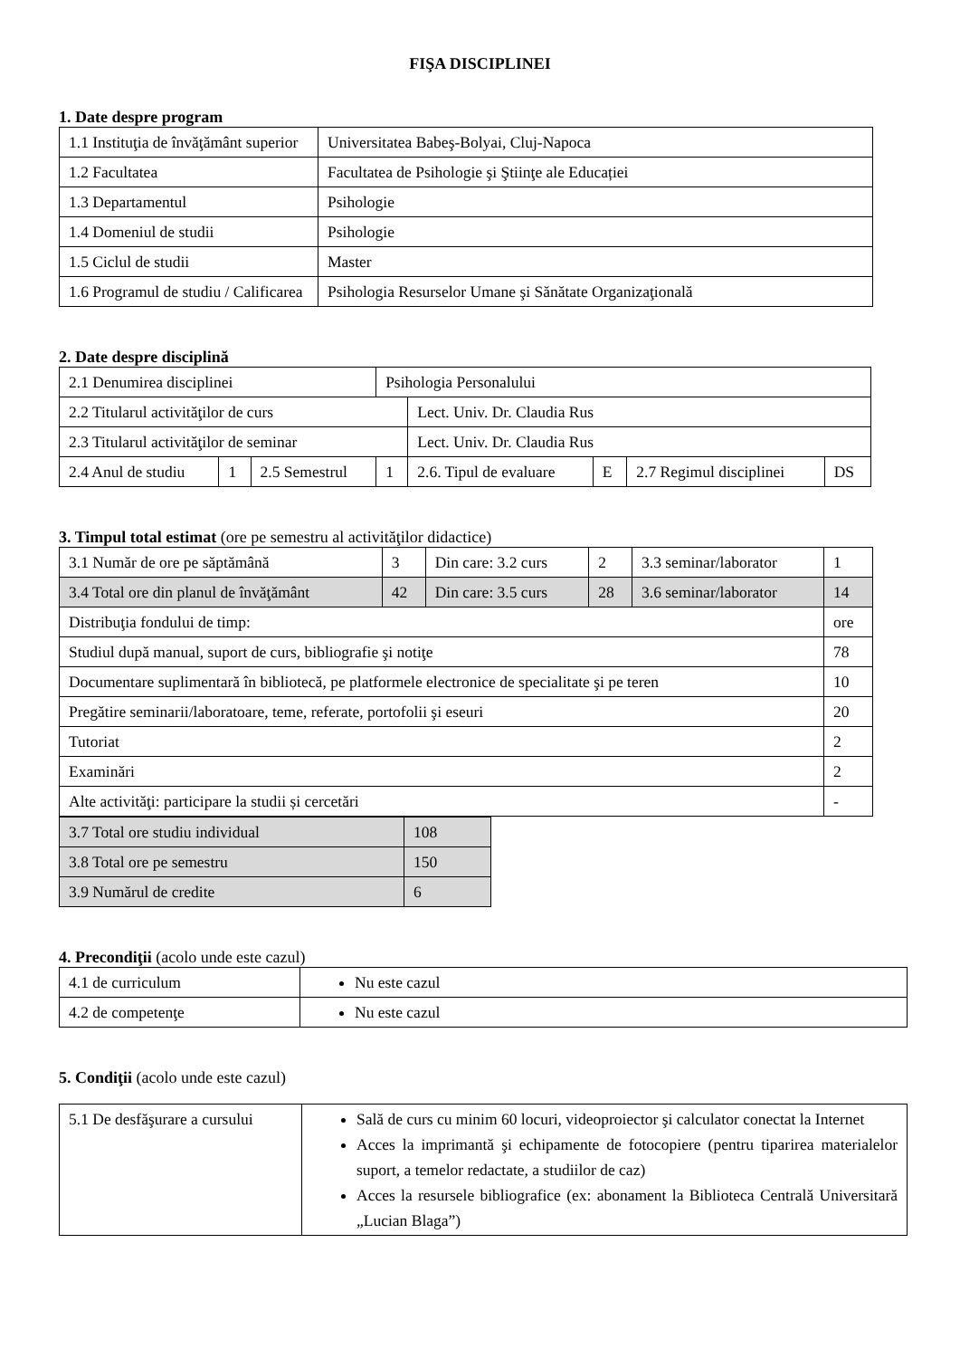FIŞA DISCIPLINEI
1. Date despre program
| 1.1 Instituţia de învăţământ superior | Universitatea Babeş-Bolyai, Cluj-Napoca |
| 1.2 Facultatea | Facultatea de Psihologie şi Ştiinţe ale Educației |
| 1.3 Departamentul | Psihologie |
| 1.4 Domeniul de studii | Psihologie |
| 1.5 Ciclul de studii | Master |
| 1.6 Programul de studiu / Calificarea | Psihologia Resurselor Umane şi Sănătate Organizaţională |
2. Date despre disciplină
| 2.1 Denumirea disciplinei | | | Psihologia Personalului | | | | |
| 2.2 Titularul activităţilor de curs | | | | Lect. Univ. Dr. Claudia Rus | | | |
| 2.3 Titularul activităţilor de seminar | | | | Lect. Univ. Dr. Claudia Rus | | | |
| 2.4 Anul de studiu | 1 | 2.5 Semestrul | 1 | 2.6. Tipul de evaluare | E | 2.7 Regimul disciplinei | DS |
3. Timpul total estimat (ore pe semestru al activităţilor didactice)
| 3.1 Număr de ore pe săptămână | 3 | Din care: 3.2 curs | 2 | 3.3 seminar/laborator | 1 |
| 3.4 Total ore din planul de învăţământ | 42 | Din care: 3.5 curs | 28 | 3.6 seminar/laborator | 14 |
| Distribuţia fondului de timp: | | | | | ore |
| Studiul după manual, suport de curs, bibliografie şi notiţe | | | | | 78 |
| Documentare suplimentară în bibliotecă, pe platformele electronice de specialitate şi pe teren | | | | | 10 |
| Pregătire seminarii/laboratoare, teme, referate, portofolii şi eseuri | | | | | 20 |
| Tutoriat | | | | | 2 |
| Examinări | | | | | 2 |
| Alte activităţi: participare la studii și cercetări | | | | | - |
| 3.7 Total ore studiu individual | 108 |
| 3.8 Total ore pe semestru | 150 |
| 3.9 Numărul de credite | 6 |
4. Precondiţii (acolo unde este cazul)
| 4.1 de curriculum | Nu este cazul |
| 4.2 de competenţe | Nu este cazul |
5. Condiţii (acolo unde este cazul)
| 5.1 De desfăşurare a cursului | Sală de curs cu minim 60 locuri, videoproiector şi calculator conectat la Internet Acces la imprimantă şi echipamente de fotocopiere (pentru tiparirea materialelor suport, a temelor redactate, a studiilor de caz) Acces la resursele bibliografice (ex: abonament la Biblioteca Centrală Universitară „Lucian Blaga”) |